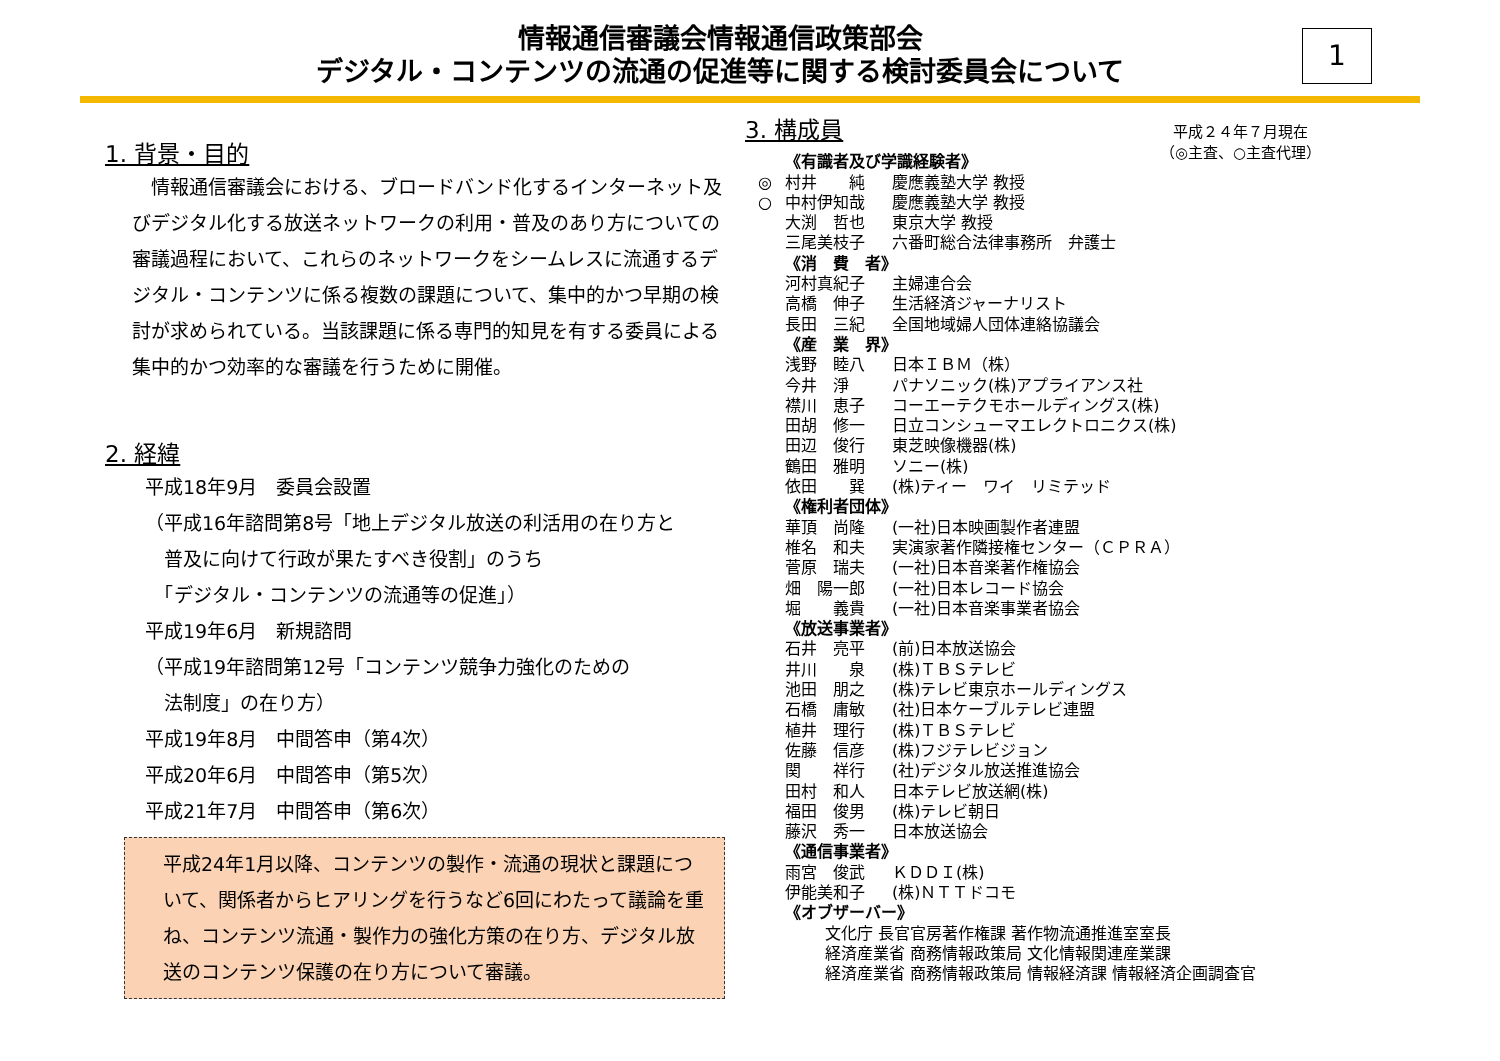情報通信審議会情報通信政策部会
デジタル・コンテンツの流通の促進等に関する検討委員会について
1
1. 背景・目的
　情報通信審議会における、ブロードバンド化するインターネット及びデジタル化する放送ネットワークの利用・普及のあり方についての審議過程において、これらのネットワークをシームレスに流通するデジタル・コンテンツに係る複数の課題について、集中的かつ早期の検討が求められている。当該課題に係る専門的知見を有する委員による集中的かつ効率的な審議を行うために開催。
2. 経緯
平成18年9月　委員会設置
（平成16年諮問第8号「地上デジタル放送の利活用の在り方と
　普及に向けて行政が果たすべき役割」のうち
　「デジタル・コンテンツの流通等の促進」）
平成19年6月　新規諮問
（平成19年諮問第12号「コンテンツ競争力強化のための
　法制度」の在り方）
平成19年8月　中間答申（第4次）
平成20年6月　中間答申（第5次）
平成21年7月　中間答申（第6次）
平成24年1月以降、コンテンツの製作・流通の現状と課題について、関係者からヒアリングを行うなど6回にわたって議論を重ね、コンテンツ流通・製作力の強化方策の在り方、デジタル放送のコンテンツ保護の在り方について審議。
平成２４年７月現在
（◎主査、○主査代理）
3. 構成員
《有識者及び学識経験者》
◎ 村井　　純 慶應義塾大学 教授
○ 中村伊知哉 慶應義塾大学 教授
大渕　哲也 東京大学 教授
三尾美枝子 六番町総合法律事務所　弁護士
《消　費　者》
河村真紀子 主婦連合会
高橋　伸子 生活経済ジャーナリスト
長田　三紀 全国地域婦人団体連絡協議会
《産　業　界》
浅野　睦八 日本ＩＢＭ（株）
今井　淨 パナソニック(株)アプライアンス社
襟川　恵子 コーエーテクモホールディングス(株)
田胡　修一 日立コンシューマエレクトロニクス(株)
田辺　俊行 東芝映像機器(株)
鶴田　雅明 ソニー(株)
依田　　巽 (株)ティー　ワイ　リミテッド
《権利者団体》
華頂　尚隆 (一社)日本映画製作者連盟
椎名　和夫 実演家著作隣接権センター（ＣＰＲＡ）
菅原　瑞夫 (一社)日本音楽著作権協会
畑　陽一郎 (一社)日本レコード協会
堀　　義貴 (一社)日本音楽事業者協会
《放送事業者》
石井　亮平 (前)日本放送協会
井川　　泉 (株)ＴＢＳテレビ
池田　朋之 (株)テレビ東京ホールディングス
石橋　庸敏 (社)日本ケーブルテレビ連盟
植井　理行 (株)ＴＢＳテレビ
佐藤　信彦 (株)フジテレビジョン
関　　祥行 (社)デジタル放送推進協会
田村　和人 日本テレビ放送網(株)
福田　俊男 (株)テレビ朝日
藤沢　秀一 日本放送協会
《通信事業者》
雨宮　俊武 ＫＤＤＩ(株)
伊能美和子 (株)ＮＴＴドコモ
《オブザーバー》
文化庁 長官官房著作権課 著作物流通推進室室長
経済産業省 商務情報政策局 文化情報関連産業課
経済産業省 商務情報政策局 情報経済課 情報経済企画調査官